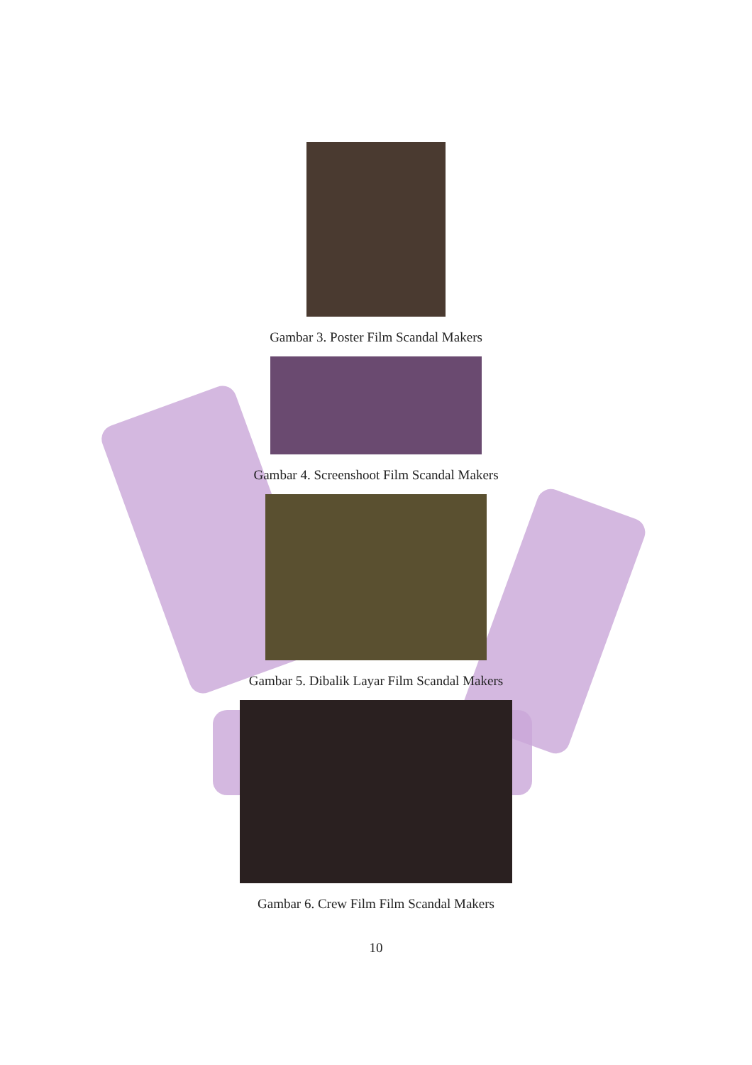Gambar 3. Poster Film Scandal Makers
Gambar 4. Screenshoot Film Scandal Makers
Gambar 5. Dibalik Layar Film Scandal Makers
Gambar 6. Crew Film Film Scandal Makers
10